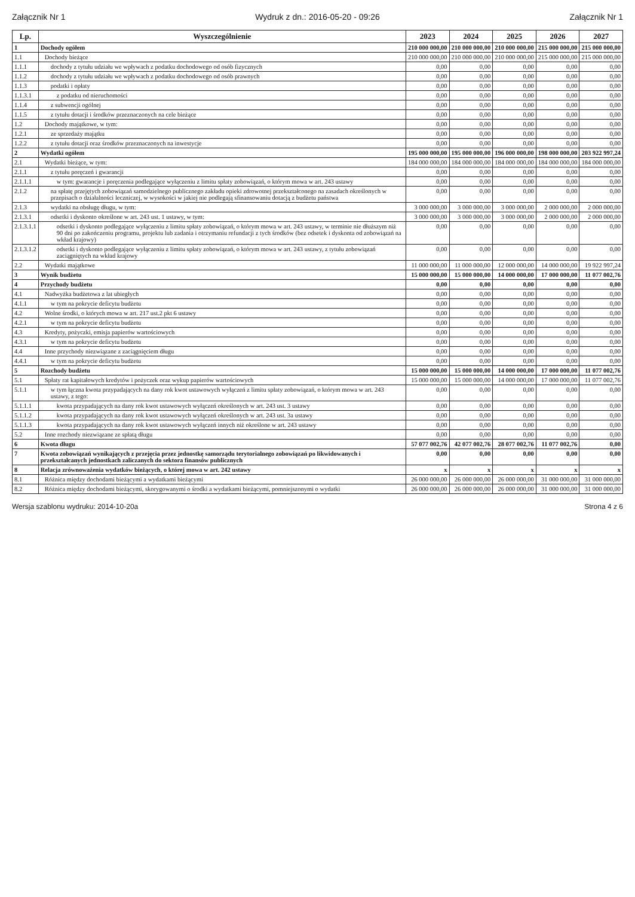Załącznik Nr 1 Wydruk z dn.: 2016-05-20 - 09:26 Załącznik Nr 1
| Lp. | Wyszczególnienie | 2023 | 2024 | 2025 | 2026 | 2027 |
| --- | --- | --- | --- | --- | --- | --- |
| 1 | Dochody ogółem | 210 000 000,00 | 210 000 000,00 | 210 000 000,00 | 215 000 000,00 | 215 000 000,00 |
| 1.1 | Dochody bieżące | 210 000 000,00 | 210 000 000,00 | 210 000 000,00 | 215 000 000,00 | 215 000 000,00 |
| 1.1.1 | dochody z tytułu udziału we wpływach z podatku dochodowego od osób fizycznych | 0,00 | 0,00 | 0,00 | 0,00 | 0,00 |
| 1.1.2 | dochody z tytułu udziału we wpływach z podatku dochodowego od osób prawnych | 0,00 | 0,00 | 0,00 | 0,00 | 0,00 |
| 1.1.3 | podatki i opłaty | 0,00 | 0,00 | 0,00 | 0,00 | 0,00 |
| 1.1.3.1 | z podatku od nieruchomości | 0,00 | 0,00 | 0,00 | 0,00 | 0,00 |
| 1.1.4 | z subwencji ogólnej | 0,00 | 0,00 | 0,00 | 0,00 | 0,00 |
| 1.1.5 | z tytułu dotacji i środków przeznaczonych na cele bieżące | 0,00 | 0,00 | 0,00 | 0,00 | 0,00 |
| 1.2 | Dochody majątkowe, w tym: | 0,00 | 0,00 | 0,00 | 0,00 | 0,00 |
| 1.2.1 | ze sprzedaży majątku | 0,00 | 0,00 | 0,00 | 0,00 | 0,00 |
| 1.2.2 | z tytułu dotacji oraz środków przeznaczonych na inwestycje | 0,00 | 0,00 | 0,00 | 0,00 | 0,00 |
| 2 | Wydatki ogółem | 195 000 000,00 | 195 000 000,00 | 196 000 000,00 | 198 000 000,00 | 203 922 997,24 |
| 2.1 | Wydatki bieżące, w tym: | 184 000 000,00 | 184 000 000,00 | 184 000 000,00 | 184 000 000,00 | 184 000 000,00 |
| 2.1.1 | z tytułu poręczeń i gwarancji | 0,00 | 0,00 | 0,00 | 0,00 | 0,00 |
| 2.1.1.1 | w tym: gwarancje i poręczenia podlegające wyłączeniu z limitu spłaty zobowiązań, o którym mowa w art. 243 ustawy | 0,00 | 0,00 | 0,00 | 0,00 | 0,00 |
| 2.1.2 | na spłatę przejętych zobowiązań samodzielnego publicznego zakładu opieki zdrowotnej przekształconego na zasadach określonych w przepisach o działalności leczniczej, w wysokości w jakiej nie podlegają sfinansowaniu dotacją z budżetu państwa | 0,00 | 0,00 | 0,00 | 0,00 | 0,00 |
| 2.1.3 | wydatki na obsługę długu, w tym: | 3 000 000,00 | 3 000 000,00 | 3 000 000,00 | 2 000 000,00 | 2 000 000,00 |
| 2.1.3.1 | odsetki i dyskonto określone w art. 243 ust. 1 ustawy, w tym: | 3 000 000,00 | 3 000 000,00 | 3 000 000,00 | 2 000 000,00 | 2 000 000,00 |
| 2.1.3.1.1 | odsetki i dyskonto podlegające wyłączeniu z limitu spłaty zobowiązań, o którym mowa w art. 243 ustawy, w terminie nie dłuższym niż 90 dni po zakończeniu programu, projektu lub zadania i otrzymaniu refundacji z tych środków (bez odsetek i dyskonta od zobowiązań na wkład krajowy) | 0,00 | 0,00 | 0,00 | 0,00 | 0,00 |
| 2.1.3.1.2 | odsetki i dyskonto podlegające wyłączeniu z limitu spłaty zobowiązań, o którym mowa w art. 243 ustawy, z tytułu zobowiązań zaciągniętych na wkład krajowy | 0,00 | 0,00 | 0,00 | 0,00 | 0,00 |
| 2.2 | Wydatki majątkowe | 11 000 000,00 | 11 000 000,00 | 12 000 000,00 | 14 000 000,00 | 19 922 997,24 |
| 3 | Wynik budżetu | 15 000 000,00 | 15 000 000,00 | 14 000 000,00 | 17 000 000,00 | 11 077 002,76 |
| 4 | Przychody budżetu | 0,00 | 0,00 | 0,00 | 0,00 | 0,00 |
| 4.1 | Nadwyżka budżetowa z lat ubiegłych | 0,00 | 0,00 | 0,00 | 0,00 | 0,00 |
| 4.1.1 | w tym na pokrycie deficytu budżetu | 0,00 | 0,00 | 0,00 | 0,00 | 0,00 |
| 4.2 | Wolne środki, o których mowa w art. 217 ust.2 pkt 6 ustawy | 0,00 | 0,00 | 0,00 | 0,00 | 0,00 |
| 4.2.1 | w tym na pokrycie deficytu budżetu | 0,00 | 0,00 | 0,00 | 0,00 | 0,00 |
| 4.3 | Kredyty, pożyczki, emisja papierów wartościowych | 0,00 | 0,00 | 0,00 | 0,00 | 0,00 |
| 4.3.1 | w tym na pokrycie deficytu budżetu | 0,00 | 0,00 | 0,00 | 0,00 | 0,00 |
| 4.4 | Inne przychody niezwiązane z zaciągnięciem długu | 0,00 | 0,00 | 0,00 | 0,00 | 0,00 |
| 4.4.1 | w tym na pokrycie deficytu budżetu | 0,00 | 0,00 | 0,00 | 0,00 | 0,00 |
| 5 | Rozchody budżetu | 15 000 000,00 | 15 000 000,00 | 14 000 000,00 | 17 000 000,00 | 11 077 002,76 |
| 5.1 | Spłaty rat kapitałowych kredytów i pożyczek oraz wykup papierów wartościowych | 15 000 000,00 | 15 000 000,00 | 14 000 000,00 | 17 000 000,00 | 11 077 002,76 |
| 5.1.1 | w tym łączna kwota przypadających na dany rok kwot ustawowych wyłączeń z limitu spłaty zobowiązań, o którym mowa w art. 243 ustawy, z tego: | 0,00 | 0,00 | 0,00 | 0,00 | 0,00 |
| 5.1.1.1 | kwota przypadających na dany rok kwot ustawowych wyłączeń określonych w art. 243 ust. 3 ustawy | 0,00 | 0,00 | 0,00 | 0,00 | 0,00 |
| 5.1.1.2 | kwota przypadających na dany rok kwot ustawowych wyłączeń określonych w art. 243 ust. 3a ustawy | 0,00 | 0,00 | 0,00 | 0,00 | 0,00 |
| 5.1.1.3 | kwota przypadających na dany rok kwot ustawowych wyłączeń innych niż określone w art. 243 ustawy | 0,00 | 0,00 | 0,00 | 0,00 | 0,00 |
| 5.2 | Inne rozchody niezwiązane ze spłatą długu | 0,00 | 0,00 | 0,00 | 0,00 | 0,00 |
| 6 | Kwota długu | 57 077 002,76 | 42 077 002,76 | 28 077 002,76 | 11 077 002,76 | 0,00 |
| 7 | Kwota zobowiązań wynikających z przejęcia przez jednostkę samorządu terytorialnego zobowiązań po likwidowanych i przekształcanych jednostkach zaliczanych do sektora finansów publicznych | 0,00 | 0,00 | 0,00 | 0,00 | 0,00 |
| 8 | Relacja zrównoważenia wydatków bieżących, o której mowa w art. 242 ustawy | x | x | x | x | x |
| 8.1 | Różnica między dochodami bieżącymi a wydatkami bieżącymi | 26 000 000,00 | 26 000 000,00 | 26 000 000,00 | 31 000 000,00 | 31 000 000,00 |
| 8.2 | Różnica między dochodami bieżącymi, skorygowanymi o środki a wydatkami bieżącymi, pomniejszonymi o wydatki | 26 000 000,00 | 26 000 000,00 | 26 000 000,00 | 31 000 000,00 | 31 000 000,00 |
Wersja szablonu wydruku: 2014-10-20a Strona 4 z 6